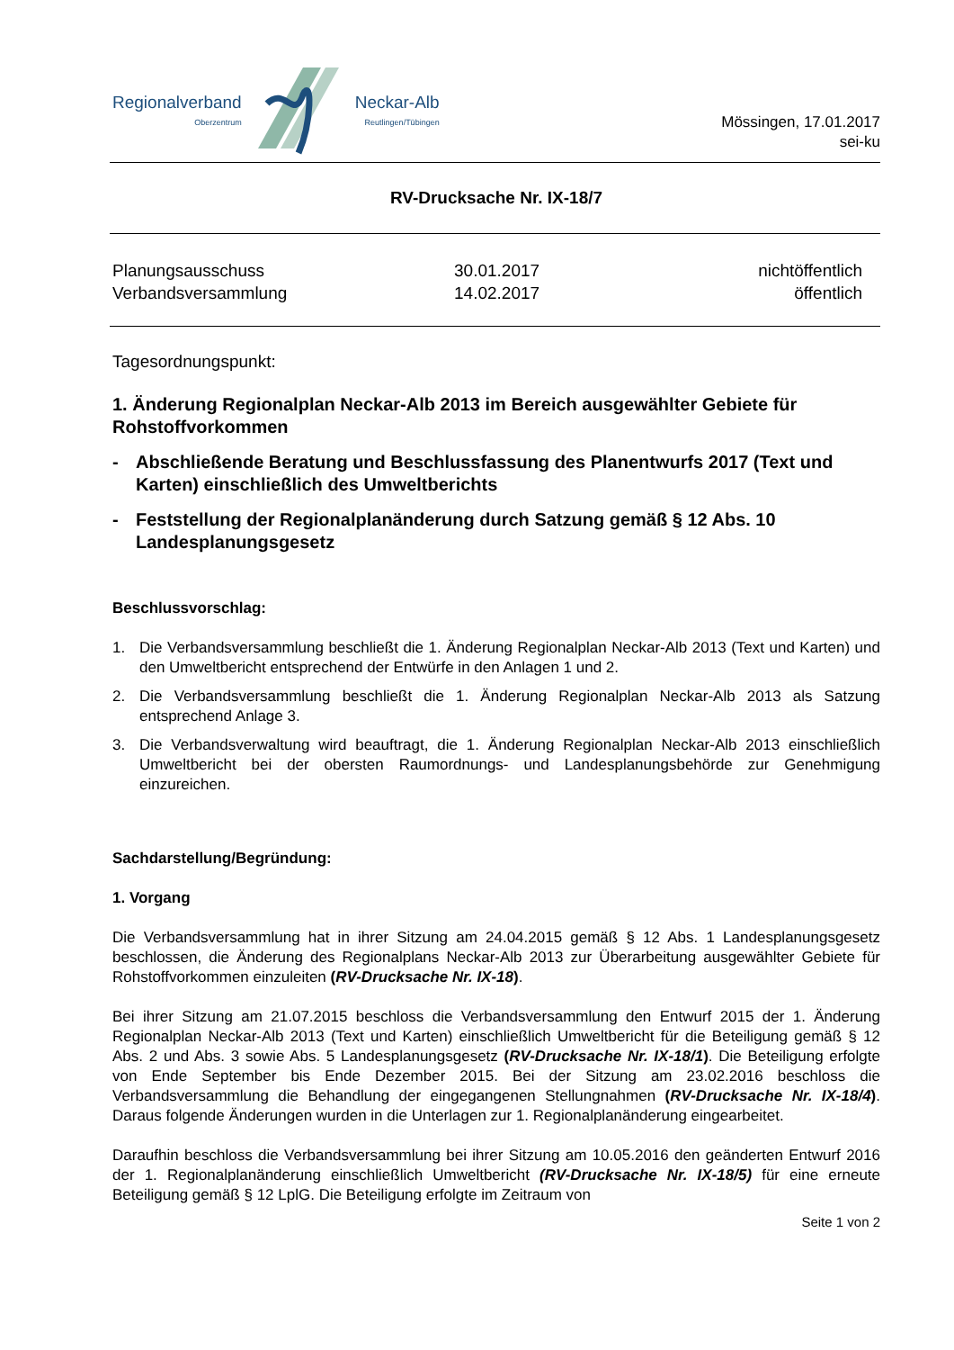Regionalverband
Oberzentrum
Neckar-Alb
Reutlingen/Tübingen
Mössingen, 17.01.2017
sei-ku
RV-Drucksache Nr. IX-18/7
Planungsausschuss
30.01.2017
nichtöffentlich
Verbandsversammlung
14.02.2017
öffentlich
Tagesordnungspunkt:
1. Änderung Regionalplan Neckar-Alb 2013 im Bereich ausgewählter Gebiete für Rohstoffvorkommen
- Abschließende Beratung und Beschlussfassung des Planentwurfs 2017 (Text und Karten) einschließlich des Umweltberichts
- Feststellung der Regionalplanänderung durch Satzung gemäß § 12 Abs. 10 Landesplanungsgesetz
Beschlussvorschlag:
1. Die Verbandsversammlung beschließt die 1. Änderung Regionalplan Neckar-Alb 2013 (Text und Karten) und den Umweltbericht entsprechend der Entwürfe in den Anlagen 1 und 2.
2. Die Verbandsversammlung beschließt die 1. Änderung Regionalplan Neckar-Alb 2013 als Satzung entsprechend Anlage 3.
3. Die Verbandsverwaltung wird beauftragt, die 1. Änderung Regionalplan Neckar-Alb 2013 einschließlich Umweltbericht bei der obersten Raumordnungs- und Landesplanungsbehörde zur Genehmigung einzureichen.
Sachdarstellung/Begründung:
1. Vorgang
Die Verbandsversammlung hat in ihrer Sitzung am 24.04.2015 gemäß § 12 Abs. 1 Landesplanungsgesetz beschlossen, die Änderung des Regionalplans Neckar-Alb 2013 zur Überarbeitung ausgewählter Gebiete für Rohstoffvorkommen einzuleiten (RV-Drucksache Nr. IX-18).
Bei ihrer Sitzung am 21.07.2015 beschloss die Verbandsversammlung den Entwurf 2015 der 1. Änderung Regionalplan Neckar-Alb 2013 (Text und Karten) einschließlich Umweltbericht für die Beteiligung gemäß § 12 Abs. 2 und Abs. 3 sowie Abs. 5 Landesplanungsgesetz (RV-Drucksache Nr. IX-18/1). Die Beteiligung erfolgte von Ende September bis Ende Dezember 2015. Bei der Sitzung am 23.02.2016 beschloss die Verbandsversammlung die Behandlung der eingegangenen Stellungnahmen (RV-Drucksache Nr. IX-18/4). Daraus folgende Änderungen wurden in die Unterlagen zur 1. Regionalplanänderung eingearbeitet.
Daraufhin beschloss die Verbandsversammlung bei ihrer Sitzung am 10.05.2016 den geänderten Entwurf 2016 der 1. Regionalplanänderung einschließlich Umweltbericht (RV-Drucksache Nr. IX-18/5) für eine erneute Beteiligung gemäß § 12 LplG. Die Beteiligung erfolgte im Zeitraum von
Seite 1 von 2